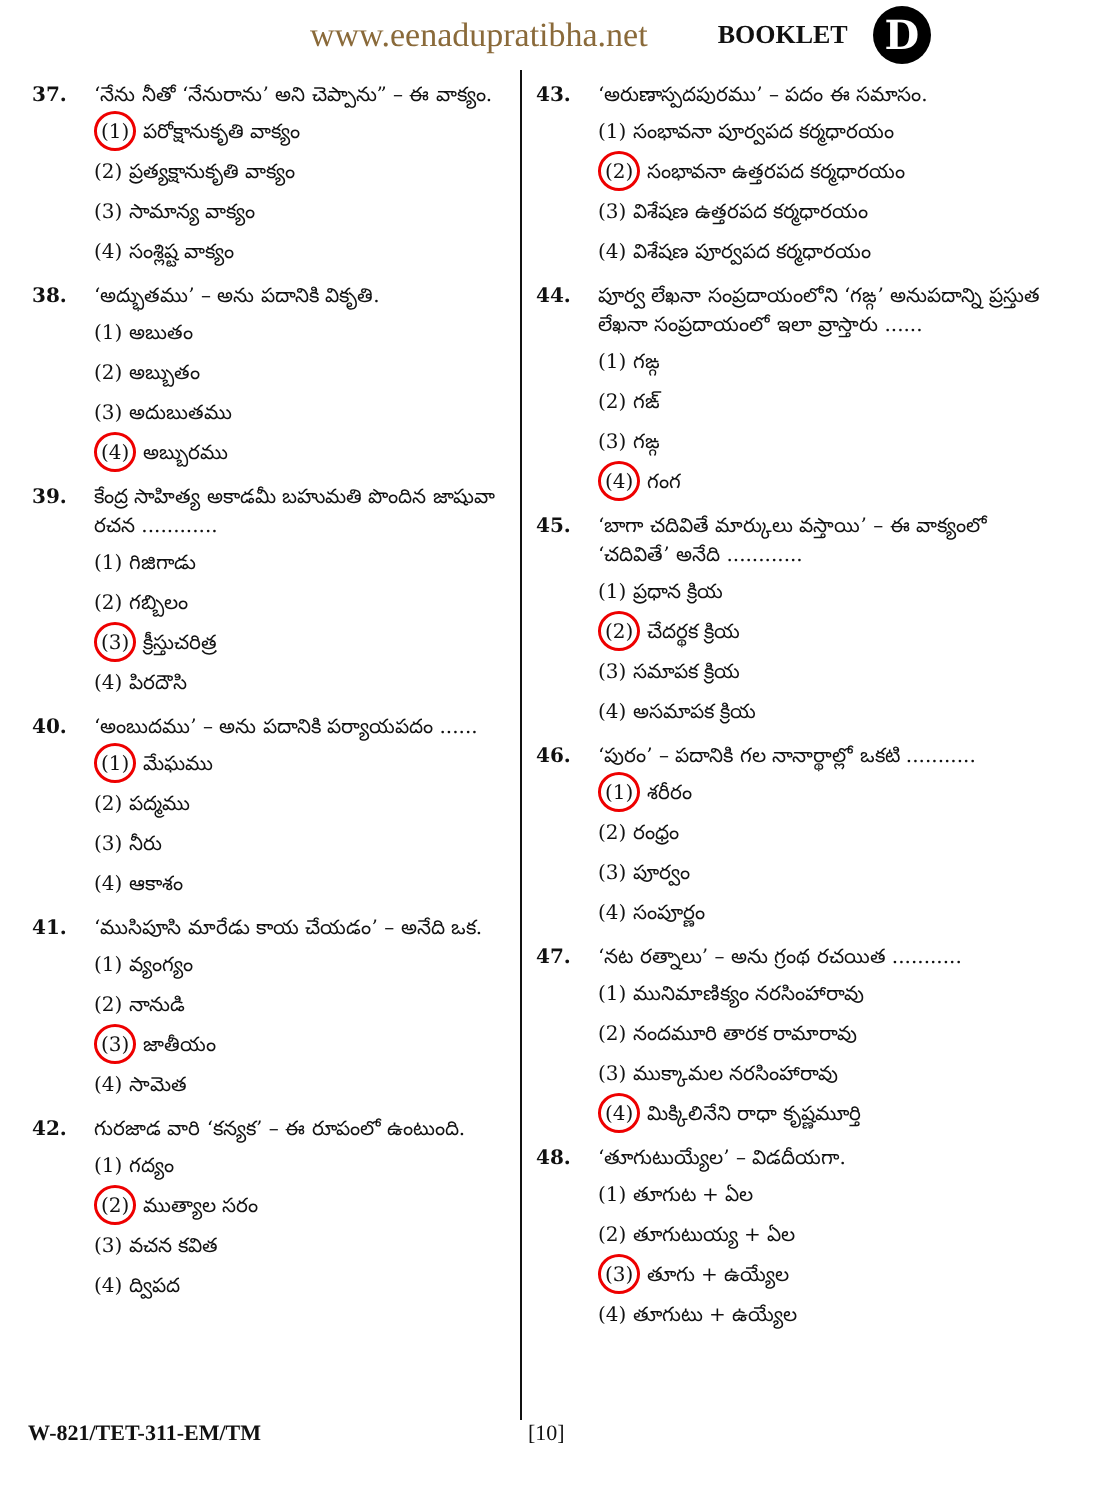www.eenadupratibha.net BOOKLET D
37. ‘నేను నీతో ‘నేనురాను’ అని చెప్పాను” – ఈ వాక్యం.
(1) పరోక్షానుకృతి వాక్యం
(2) ప్రత్యక్షానుకృతి వాక్యం
(3) సామాన్య వాక్యం
(4) సంశ్లిష్ట వాక్యం
38. ‘అద్భుతము’ – అను పదానికి వికృతి.
(1) అబుతం
(2) అబ్బుతం
(3) అదుబుతము
(4) అబ్బురము
39. కేంద్ర సాహిత్య అకాడమీ బహుమతి పొందిన జాషువా రచన ............
(1) గిజిగాడు
(2) గబ్బిలం
(3) క్రీస్తుచరిత్ర
(4) పిరదౌసి
40. ‘అంబుదము’ – అను పదానికి పర్యాయపదం ......
(1) మేఘము
(2) పద్మము
(3) నీరు
(4) ఆకాశం
41. ‘ముసిపూసి మారేడు కాయ చేయడం’ – అనేది ఒక.
(1) వ్యంగ్యం
(2) నానుడి
(3) జాతీయం
(4) సామెత
42. గురజాడ వారి ‘కన్యక’ – ఈ రూపంలో ఉంటుంది.
(1) గద్యం
(2) ముత్యాల సరం
(3) వచన కవిత
(4) ద్విపద
43. ‘అరుణాస్పదపురము’ – పదం ఈ సమాసం.
(1) సంభావనా పూర్వపద కర్మధారయం
(2) సంభావనా ఉత్తరపద కర్మధారయం
(3) విశేషణ ఉత్తరపద కర్మధారయం
(4) విశేషణ పూర్వపద కర్మధారయం
44. పూర్వ లేఖనా సంప్రదాయంలోని ‘గఙ్గ’ అనుపదాన్ని ప్రస్తుత లేఖనా సంప్రదాయంలో ఇలా వ్రాస్తారు ......
(1) గఙ్గ
(2) గఙ్
(3) గఙ్గ
(4) గంగ
45. ‘బాగా చదివితే మార్కులు వస్తాయి’ – ఈ వాక్యంలో ‘చదివితే’ అనేది ............
(1) ప్రధాన క్రియ
(2) చేదర్థక క్రియ
(3) సమాపక క్రియ
(4) అసమాపక క్రియ
46. ‘పురం’ – పదానికి గల నానార్థాల్లో ఒకటి ...........
(1) శరీరం
(2) రంధ్రం
(3) పూర్వం
(4) సంపూర్ణం
47. ‘నట రత్నాలు’ – అను గ్రంథ రచయిత ...........
(1) మునిమాణిక్యం నరసింహారావు
(2) నందమూరి తారక రామారావు
(3) ముక్కామల నరసింహారావు
(4) మిక్కిలినేని రాధా కృష్ణమూర్తి
48. ‘తూగుటుయ్యేల’ – విడదీయగా.
(1) తూగుట + ఏల
(2) తూగుటుయ్య + ఏల
(3) తూగు + ఉయ్యేల
(4) తూగుటు + ఉయ్యేల
W-821/TET-311-EM/TM [10]